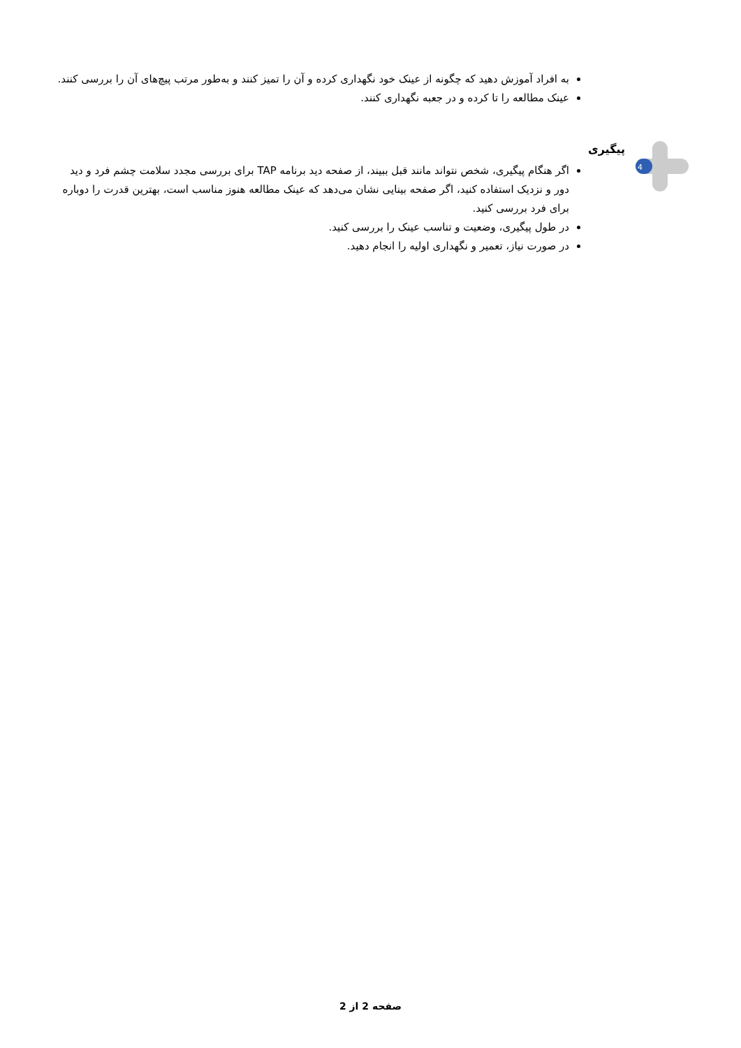به افراد آموزش دهید که چگونه از عینک خود نگهداری کرده و آن را تمیز کنند و به‌طور مرتب پیچ‌های آن را بررسی کنند.
عینک مطالعه را تا کرده و در جعبه نگهداری کنند.
4
پیگیری
اگر هنگام پیگیری، شخص نتواند مانند قبل ببیند، از صفحه دید برنامه TAP برای بررسی مجدد سلامت چشم فرد و دید دور و نزدیک استفاده کنید، اگر صفحه بینایی نشان می‌دهد که عینک مطالعه هنوز مناسب است، بهترین قدرت را دوباره برای فرد بررسی کنید.
در طول پیگیری، وضعیت و تناسب عینک را بررسی کنید.
در صورت نیاز، تعمیر و نگهداری اولیه را انجام دهید.
صفحه 2 از 2